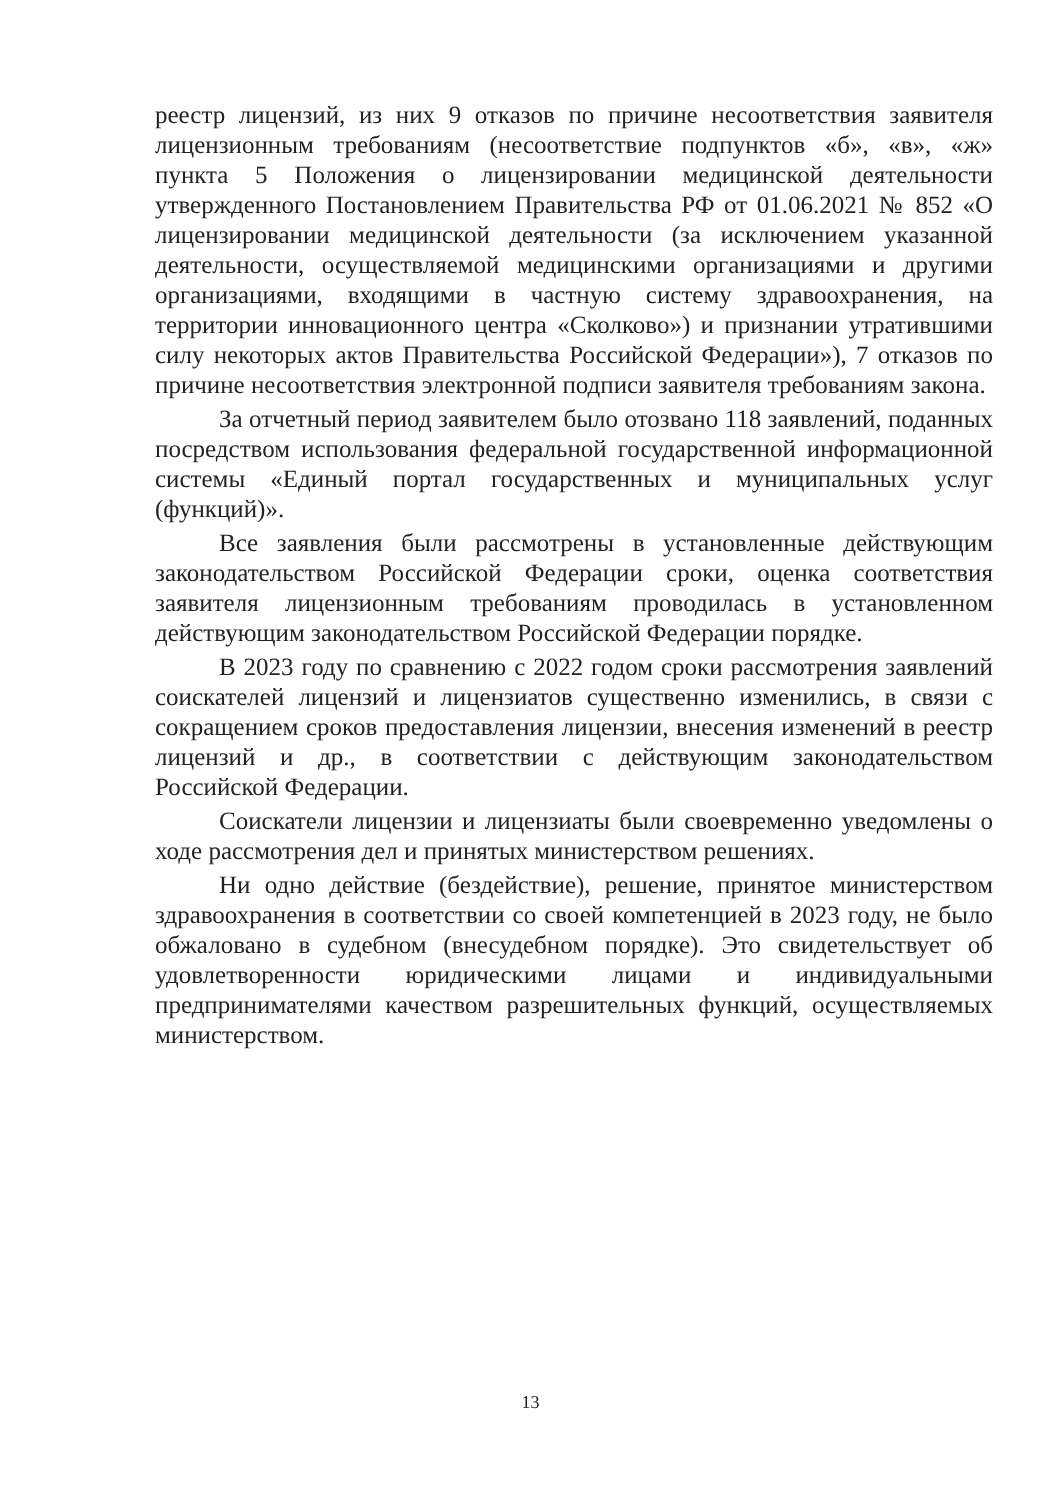реестр лицензий, из них 9 отказов по причине несоответствия заявителя лицензионным требованиям (несоответствие подпунктов «б», «в», «ж» пункта 5 Положения о лицензировании медицинской деятельности утвержденного Постановлением Правительства РФ от 01.06.2021 № 852 «О лицензировании медицинской деятельности (за исключением указанной деятельности, осуществляемой медицинскими организациями и другими организациями, входящими в частную систему здравоохранения, на территории инновационного центра «Сколково») и признании утратившими силу некоторых актов Правительства Российской Федерации»), 7 отказов по причине несоответствия электронной подписи заявителя требованиям закона.
За отчетный период заявителем было отозвано 118 заявлений, поданных посредством использования федеральной государственной информационной системы «Единый портал государственных и муниципальных услуг (функций)».
Все заявления были рассмотрены в установленные действующим законодательством Российской Федерации сроки, оценка соответствия заявителя лицензионным требованиям проводилась в установленном действующим законодательством Российской Федерации порядке.
В 2023 году по сравнению с 2022 годом сроки рассмотрения заявлений соискателей лицензий и лицензиатов существенно изменились, в связи с сокращением сроков предоставления лицензии, внесения изменений в реестр лицензий и др., в соответствии с действующим законодательством Российской Федерации.
Соискатели лицензии и лицензиаты были своевременно уведомлены о ходе рассмотрения дел и принятых министерством решениях.
Ни одно действие (бездействие), решение, принятое министерством здравоохранения в соответствии со своей компетенцией в 2023 году, не было обжаловано в судебном (внесудебном порядке). Это свидетельствует об удовлетворенности юридическими лицами и индивидуальными предпринимателями качеством разрешительных функций, осуществляемых министерством.
13